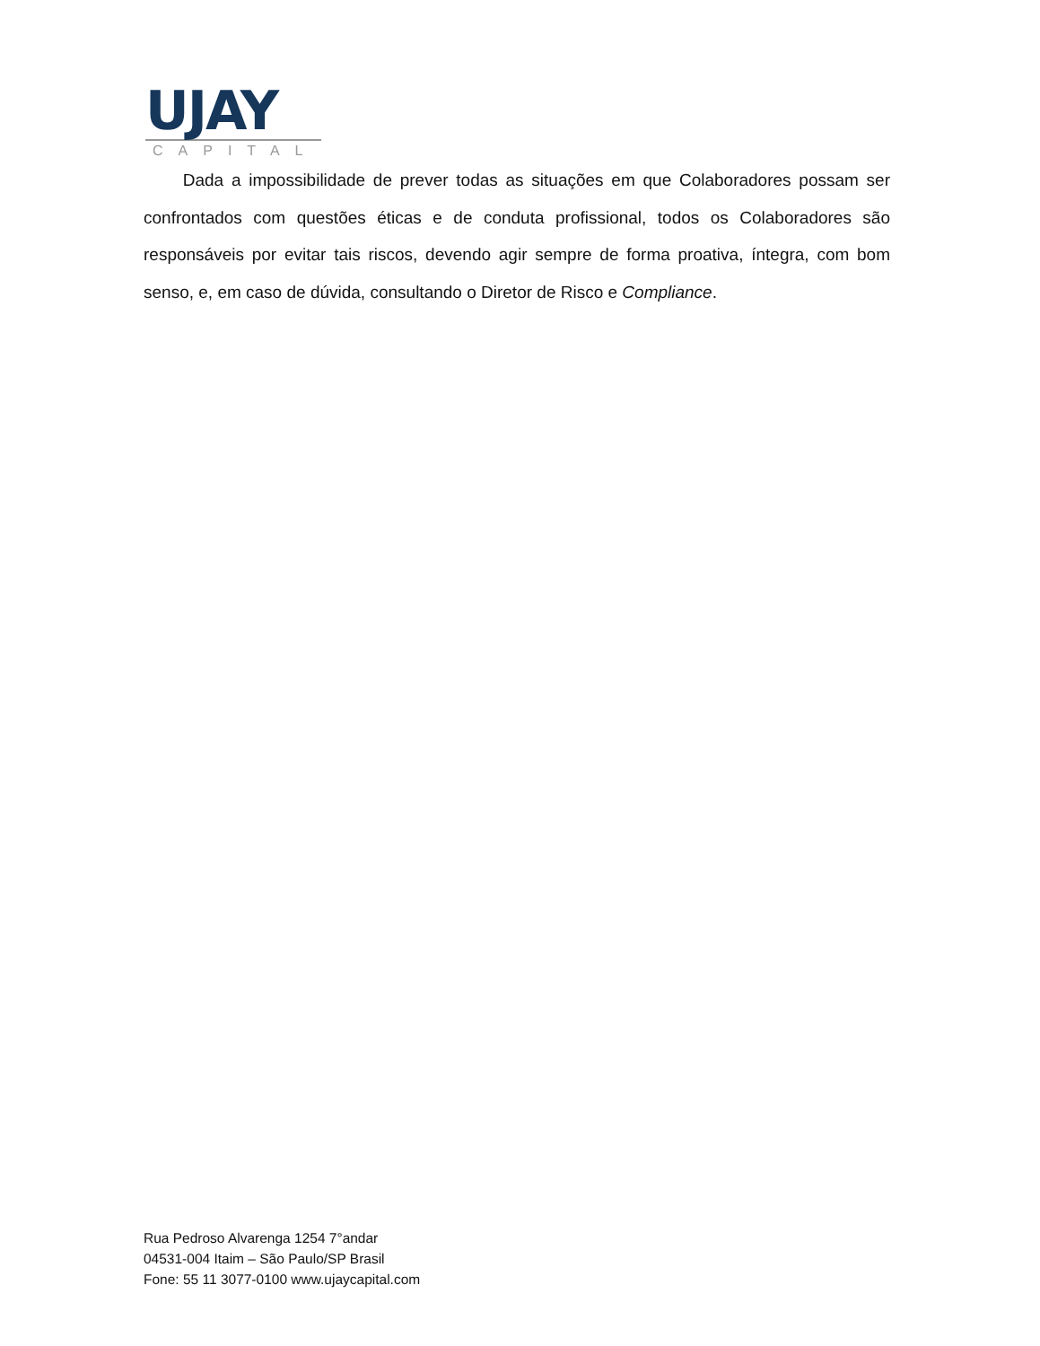UJAY
CAPITAL
Dada a impossibilidade de prever todas as situações em que Colaboradores possam ser confrontados com questões éticas e de conduta profissional, todos os Colaboradores são responsáveis por evitar tais riscos, devendo agir sempre de forma proativa, íntegra, com bom senso, e, em caso de dúvida, consultando o Diretor de Risco e Compliance.
Rua Pedroso Alvarenga 1254 7°andar
04531-004 Itaim – São Paulo/SP Brasil
Fone: 55 11 3077-0100 www.ujaycapital.com